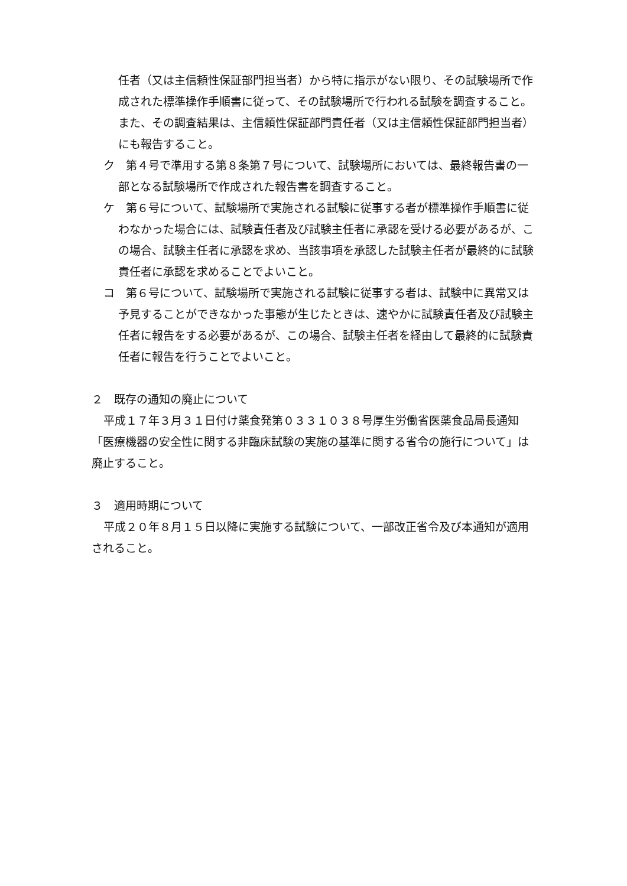任者（又は主信頼性保証部門担当者）から特に指示がない限り、その試験場所で作成された標準操作手順書に従って、その試験場所で行われる試験を調査すること。また、その調査結果は、主信頼性保証部門責任者（又は主信頼性保証部門担当者）にも報告すること。
ク　第４号で準用する第８条第７号について、試験場所においては、最終報告書の一部となる試験場所で作成された報告書を調査すること。
ケ　第６号について、試験場所で実施される試験に従事する者が標準操作手順書に従わなかった場合には、試験責任者及び試験主任者に承認を受ける必要があるが、この場合、試験主任者に承認を求め、当該事項を承認した試験主任者が最終的に試験責任者に承認を求めることでよいこと。
コ　第６号について、試験場所で実施される試験に従事する者は、試験中に異常又は予見することができなかった事態が生じたときは、速やかに試験責任者及び試験主任者に報告をする必要があるが、この場合、試験主任者を経由して最終的に試験責任者に報告を行うことでよいこと。
２　既存の通知の廃止について
平成１７年３月３１日付け薬食発第０３３１０３８号厚生労働省医薬食品局長通知「医療機器の安全性に関する非臨床試験の実施の基準に関する省令の施行について」は廃止すること。
３　適用時期について
平成２０年８月１５日以降に実施する試験について、一部改正省令及び本通知が適用されること。